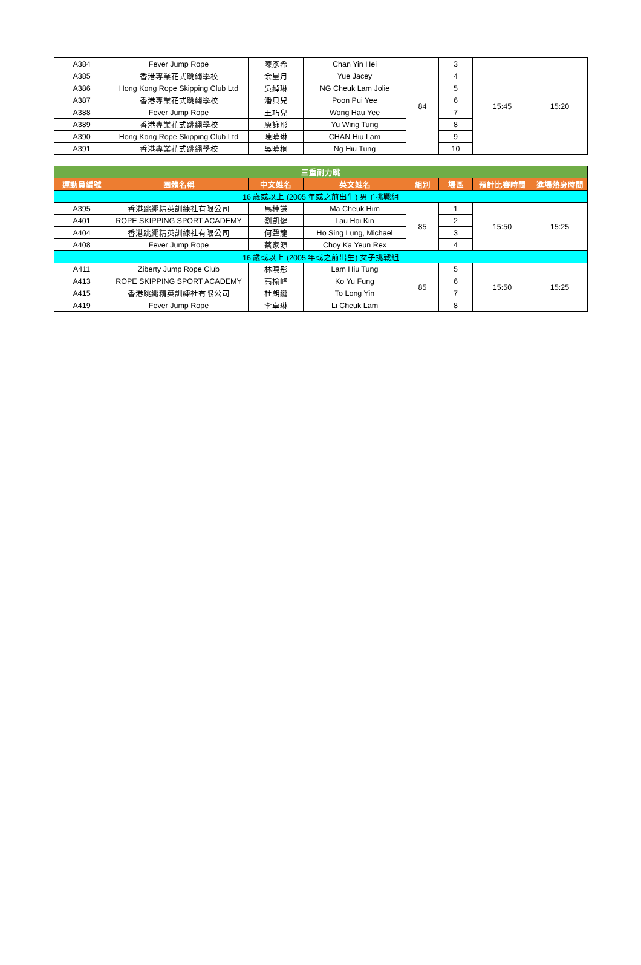| A384 | Fever Jump Rope | 陳彥希 | Chan Yin Hei | 84 | 3 | 15:45 | 15:20 |
| A385 | 香港專業花式跳繩學校 | 余星月 | Yue Jacey | | 4 | | |
| A386 | Hong Kong Rope Skipping Club Ltd | 吳綽琳 | NG Cheuk Lam Jolie | | 5 | | |
| A387 | 香港專業花式跳繩學校 | 潘貝兒 | Poon Pui Yee | | 6 | | |
| A388 | Fever Jump Rope | 王巧兒 | Wong Hau Yee | | 7 | | |
| A389 | 香港專業花式跳繩學校 | 庾詠彤 | Yu Wing Tung | | 8 | | |
| A390 | Hong Kong Rope Skipping Club Ltd | 陳曉琳 | CHAN Hiu Lam | | 9 | | |
| A391 | 香港專業花式跳繩學校 | 吳曉桐 | Ng Hiu Tung | | 10 | | |
| 三重耐力跳 | | | | | | | |
| 運動員編號 | 團體名稱 | 中文姓名 | 英文姓名 | 組別 | 場區 | 預計比賽時間 | 進場熱身時間 |
| 16 歲或以上 (2005 年或之前出生) 男子挑戰組 | | | | | | | |
| A395 | 香港跳繩精英訓練社有限公司 | 馬棹謙 | Ma Cheuk Him | 85 | 1 | 15:50 | 15:25 |
| A401 | ROPE SKIPPING SPORT ACADEMY | 劉凱健 | Lau Hoi Kin | | 2 | | |
| A404 | 香港跳繩精英訓練社有限公司 | 何聲龍 | Ho Sing Lung, Michael | | 3 | | |
| A408 | Fever Jump Rope | 蔡家源 | Choy Ka Yeun Rex | | 4 | | |
| 16 歲或以上 (2005 年或之前出生) 女子挑戰組 | | | | | | | |
| A411 | Ziberty Jump Rope Club | 林曉彤 | Lam Hiu Tung | 85 | 5 | 15:50 | 15:25 |
| A413 | ROPE SKIPPING SPORT ACADEMY | 高榆峰 | Ko Yu Fung | | 6 | | |
| A415 | 香港跳繩精英訓練社有限公司 | 杜朗綖 | To Long Yin | | 7 | | |
| A419 | Fever Jump Rope | 李卓琳 | Li Cheuk Lam | | 8 | | |